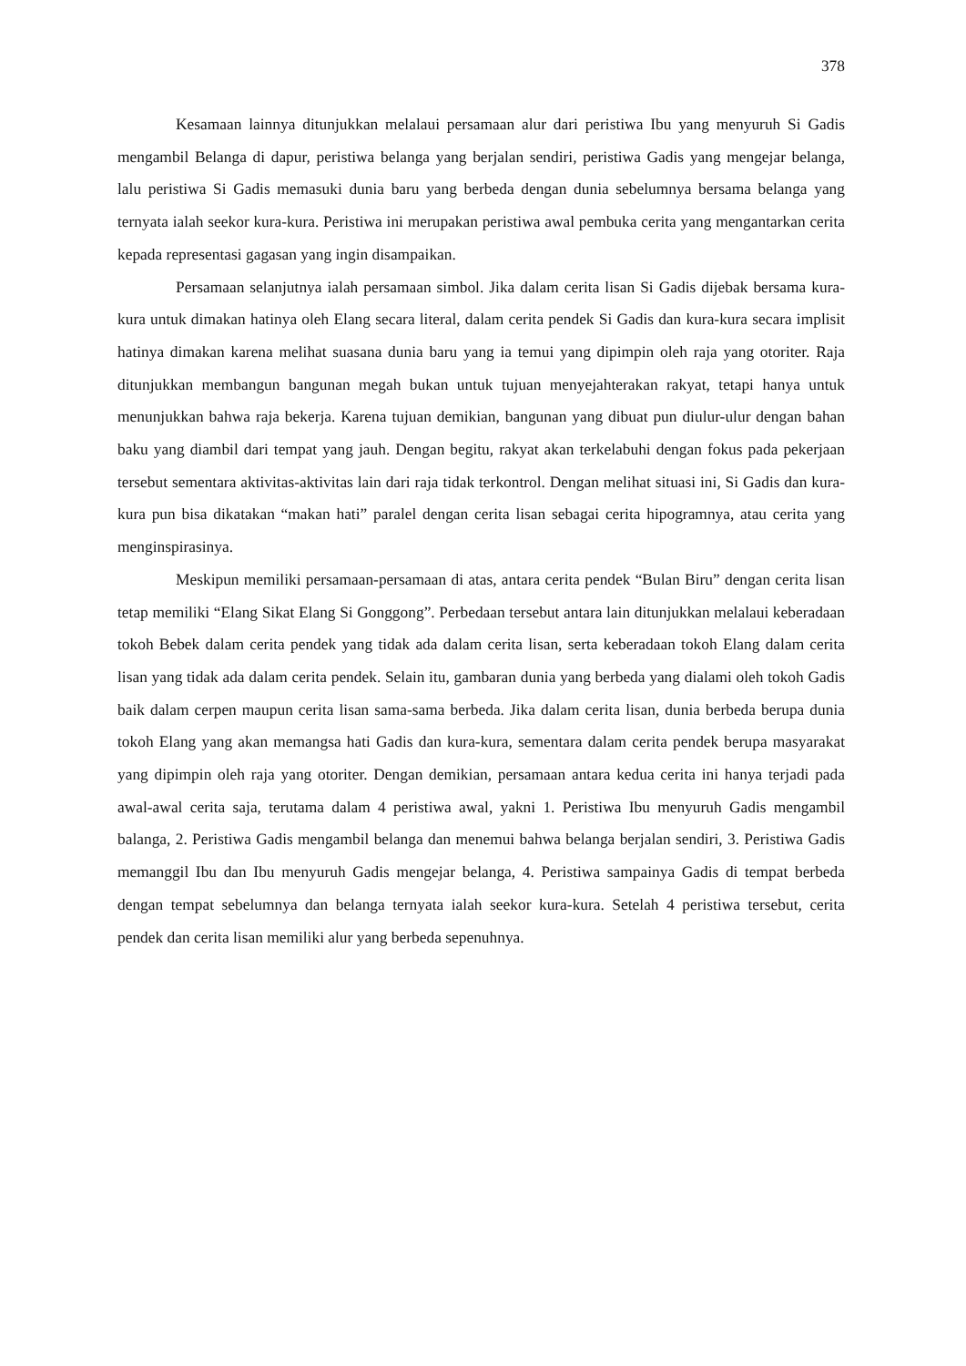378
Kesamaan lainnya ditunjukkan melalaui persamaan alur dari peristiwa Ibu yang menyuruh Si Gadis mengambil Belanga di dapur, peristiwa belanga yang berjalan sendiri, peristiwa Gadis yang mengejar belanga, lalu peristiwa Si Gadis memasuki dunia baru yang berbeda dengan dunia sebelumnya bersama belanga yang ternyata ialah seekor kura-kura. Peristiwa ini merupakan peristiwa awal pembuka cerita yang mengantarkan cerita kepada representasi gagasan yang ingin disampaikan.
Persamaan selanjutnya ialah persamaan simbol. Jika dalam cerita lisan Si Gadis dijebak bersama kura-kura untuk dimakan hatinya oleh Elang secara literal, dalam cerita pendek Si Gadis dan kura-kura secara implisit hatinya dimakan karena melihat suasana dunia baru yang ia temui yang dipimpin oleh raja yang otoriter. Raja ditunjukkan membangun bangunan megah bukan untuk tujuan menyejahterakan rakyat, tetapi hanya untuk menunjukkan bahwa raja bekerja. Karena tujuan demikian, bangunan yang dibuat pun diulur-ulur dengan bahan baku yang diambil dari tempat yang jauh. Dengan begitu, rakyat akan terkelabuhi dengan fokus pada pekerjaan tersebut sementara aktivitas-aktivitas lain dari raja tidak terkontrol. Dengan melihat situasi ini, Si Gadis dan kura-kura pun bisa dikatakan “makan hati” paralel dengan cerita lisan sebagai cerita hipogramnya, atau cerita yang menginspirasinya.
Meskipun memiliki persamaan-persamaan di atas, antara cerita pendek “Bulan Biru” dengan cerita lisan tetap memiliki “Elang Sikat Elang Si Gonggong”. Perbedaan tersebut antara lain ditunjukkan melalaui keberadaan tokoh Bebek dalam cerita pendek yang tidak ada dalam cerita lisan, serta keberadaan tokoh Elang dalam cerita lisan yang tidak ada dalam cerita pendek. Selain itu, gambaran dunia yang berbeda yang dialami oleh tokoh Gadis baik dalam cerpen maupun cerita lisan sama-sama berbeda. Jika dalam cerita lisan, dunia berbeda berupa dunia tokoh Elang yang akan memangsa hati Gadis dan kura-kura, sementara dalam cerita pendek berupa masyarakat yang dipimpin oleh raja yang otoriter. Dengan demikian, persamaan antara kedua cerita ini hanya terjadi pada awal-awal cerita saja, terutama dalam 4 peristiwa awal, yakni 1. Peristiwa Ibu menyuruh Gadis mengambil balanga, 2. Peristiwa Gadis mengambil belanga dan menemui bahwa belanga berjalan sendiri, 3. Peristiwa Gadis memanggil Ibu dan Ibu menyuruh Gadis mengejar belanga, 4. Peristiwa sampainya Gadis di tempat berbeda dengan tempat sebelumnya dan belanga ternyata ialah seekor kura-kura. Setelah 4 peristiwa tersebut, cerita pendek dan cerita lisan memiliki alur yang berbeda sepenuhnya.